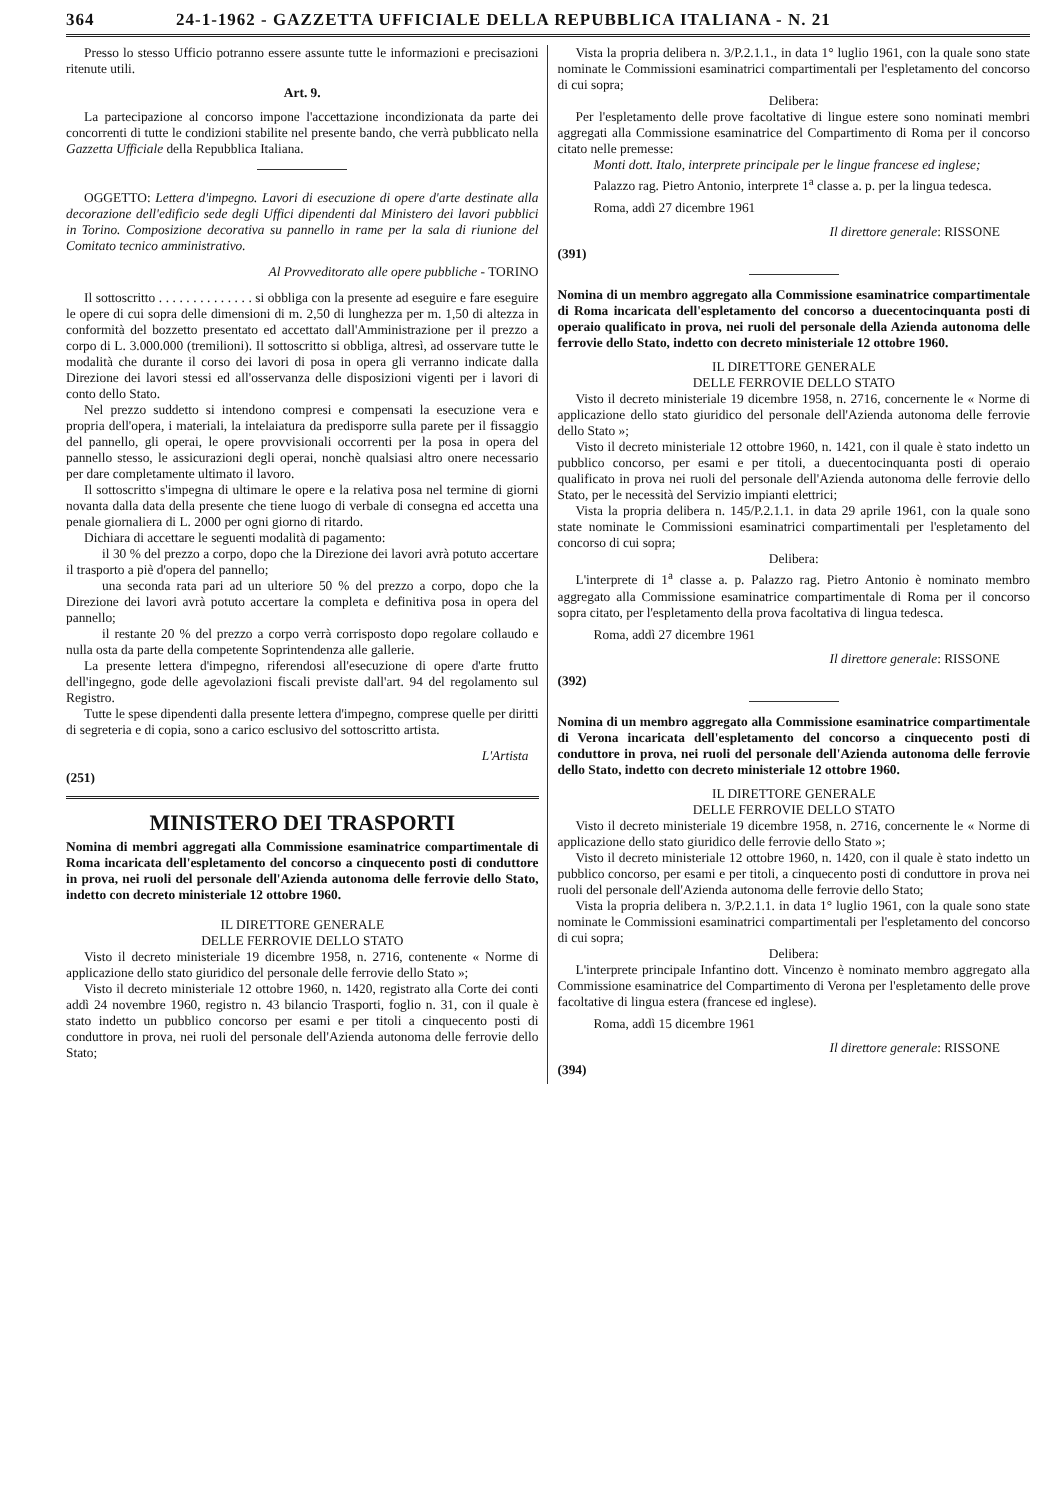364 24-1-1962 - GAZZETTA UFFICIALE DELLA REPUBBLICA ITALIANA - N. 21
Presso lo stesso Ufficio potranno essere assunte tutte le informazioni e precisazioni ritenute utili.
Art. 9.
La partecipazione al concorso impone l'accettazione incondizionata da parte dei concorrenti di tutte le condizioni stabilite nel presente bando, che verrà pubblicato nella Gazzetta Ufficiale della Repubblica Italiana.
OGGETTO: Lettera d'impegno. Lavori di esecuzione di opere d'arte destinate alla decorazione dell'edificio sede degli Uffici dipendenti dal Ministero dei lavori pubblici in Torino. Composizione decorativa su pannello in rame per la sala di riunione del Comitato tecnico amministrativo.
Al Provveditorato alle opere pubbliche - TORINO
Il sottoscritto . . . . . . . . . . . . . . si obbliga con la presente ad eseguire e fare eseguire le opere di cui sopra delle dimensioni di m. 2,50 di lunghezza per m. 1,50 di altezza in conformità del bozzetto presentato ed accettato dall'Amministrazione per il prezzo a corpo di L. 3.000.000 (tremilioni). Il sottoscritto si obbliga, altresì, ad osservare tutte le modalità che durante il corso dei lavori di posa in opera gli verranno indicate dalla Direzione dei lavori stessi ed all'osservanza delle disposizioni vigenti per i lavori di conto dello Stato.
Nel prezzo suddetto si intendono compresi e compensati la esecuzione vera e propria dell'opera, i materiali, la intelaiatura da predisporre sulla parete per il fissaggio del pannello, gli operai, le opere provvisionali occorrenti per la posa in opera del pannello stesso, le assicurazioni degli operai, nonchè qualsiasi altro onere necessario per dare completamente ultimato il lavoro.
Il sottoscritto s'impegna di ultimare le opere e la relativa posa nel termine di giorni novanta dalla data della presente che tiene luogo di verbale di consegna ed accetta una penale giornaliera di L. 2000 per ogni giorno di ritardo.
Dichiara di accettare le seguenti modalità di pagamento:
il 30 % del prezzo a corpo, dopo che la Direzione dei lavori avrà potuto accertare il trasporto a piè d'opera del pannello;
una seconda rata pari ad un ulteriore 50 % del prezzo a corpo, dopo che la Direzione dei lavori avrà potuto accertare la completa e definitiva posa in opera del pannello;
il restante 20 % del prezzo a corpo verrà corrisposto dopo regolare collaudo e nulla osta da parte della competente Soprintendenza alle gallerie.
La presente lettera d'impegno, riferendosi all'esecuzione di opere d'arte frutto dell'ingegno, gode delle agevolazioni fiscali previste dall'art. 94 del regolamento sul Registro.
Tutte le spese dipendenti dalla presente lettera d'impegno, comprese quelle per diritti di segreteria e di copia, sono a carico esclusivo del sottoscritto artista.
L'Artista
(251)
MINISTERO DEI TRASPORTI
Nomina di membri aggregati alla Commissione esaminatrice compartimentale di Roma incaricata dell'espletamento del concorso a cinquecento posti di conduttore in prova, nei ruoli del personale dell'Azienda autonoma delle ferrovie dello Stato, indetto con decreto ministeriale 12 ottobre 1960.
IL DIRETTORE GENERALE
DELLE FERROVIE DELLO STATO
Visto il decreto ministeriale 19 dicembre 1958, n. 2716, contenente « Norme di applicazione dello stato giuridico del personale delle ferrovie dello Stato »;
Visto il decreto ministeriale 12 ottobre 1960, n. 1420, registrato alla Corte dei conti addì 24 novembre 1960, registro n. 43 bilancio Trasporti, foglio n. 31, con il quale è stato indetto un pubblico concorso per esami e per titoli a cinquecento posti di conduttore in prova, nei ruoli del personale dell'Azienda autonoma delle ferrovie dello Stato;
Vista la propria delibera n. 3/P.2.1.1., in data 1° luglio 1961, con la quale sono state nominate le Commissioni esaminatrici compartimentali per l'espletamento del concorso di cui sopra;
Delibera:
Per l'espletamento delle prove facoltative di lingue estere sono nominati membri aggregati alla Commissione esaminatrice del Compartimento di Roma per il concorso citato nelle premesse:
Monti dott. Italo, interprete principale per le lingue francese ed inglese;
Palazzo rag. Pietro Antonio, interprete 1<sup>a</sup> classe a. p. per la lingua tedesca.
Roma, addì 27 dicembre 1961
Il direttore generale: RISSONE
(391)
Nomina di un membro aggregato alla Commissione esaminatrice compartimentale di Roma incaricata dell'espletamento del concorso a duecentocinquanta posti di operaio qualificato in prova, nei ruoli del personale della Azienda autonoma delle ferrovie dello Stato, indetto con decreto ministeriale 12 ottobre 1960.
IL DIRETTORE GENERALE
DELLE FERROVIE DELLO STATO
Visto il decreto ministeriale 19 dicembre 1958, n. 2716, concernente le « Norme di applicazione dello stato giuridico del personale dell'Azienda autonoma delle ferrovie dello Stato »;
Visto il decreto ministeriale 12 ottobre 1960, n. 1421, con il quale è stato indetto un pubblico concorso, per esami e per titoli, a duecentocinquanta posti di operaio qualificato in prova nei ruoli del personale dell'Azienda autonoma delle ferrovie dello Stato, per le necessità del Servizio impianti elettrici;
Vista la propria delibera n. 145/P.2.1.1. in data 29 aprile 1961, con la quale sono state nominate le Commissioni esaminatrici compartimentali per l'espletamento del concorso di cui sopra;
Delibera:
L'interprete di 1<sup>a</sup> classe a. p. Palazzo rag. Pietro Antonio è nominato membro aggregato alla Commissione esaminatrice compartimentale di Roma per il concorso sopra citato, per l'espletamento della prova facoltativa di lingua tedesca.
Roma, addì 27 dicembre 1961
Il direttore generale: RISSONE
(392)
Nomina di un membro aggregato alla Commissione esaminatrice compartimentale di Verona incaricata dell'espletamento del concorso a cinquecento posti di conduttore in prova, nei ruoli del personale dell'Azienda autonoma delle ferrovie dello Stato, indetto con decreto ministeriale 12 ottobre 1960.
IL DIRETTORE GENERALE
DELLE FERROVIE DELLO STATO
Visto il decreto ministeriale 19 dicembre 1958, n. 2716, concernente le « Norme di applicazione dello stato giuridico delle ferrovie dello Stato »;
Visto il decreto ministeriale 12 ottobre 1960, n. 1420, con il quale è stato indetto un pubblico concorso, per esami e per titoli, a cinquecento posti di conduttore in prova nei ruoli del personale dell'Azienda autonoma delle ferrovie dello Stato;
Vista la propria delibera n. 3/P.2.1.1. in data 1° luglio 1961, con la quale sono state nominate le Commissioni esaminatrici compartimentali per l'espletamento del concorso di cui sopra;
Delibera:
L'interprete principale Infantino dott. Vincenzo è nominato membro aggregato alla Commissione esaminatrice del Compartimento di Verona per l'espletamento delle prove facoltative di lingua estera (francese ed inglese).
Roma, addì 15 dicembre 1961
Il direttore generale: RISSONE
(394)